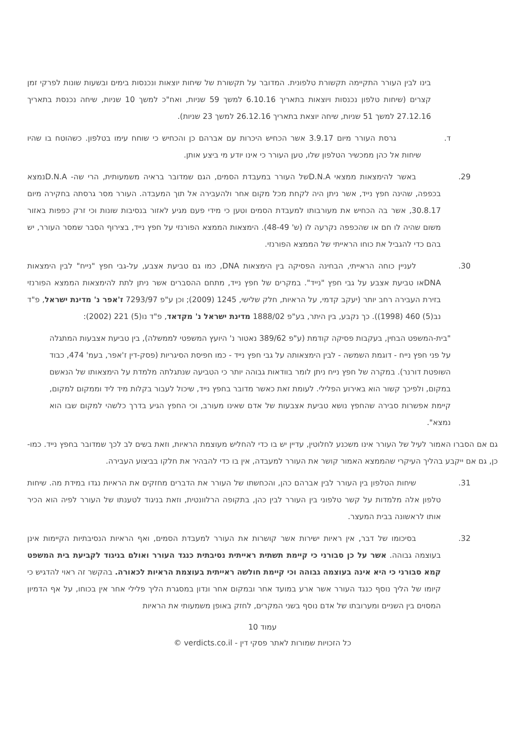בינו לבין העורר התקיימה תקשורת טלפונית. המדובר על תקשורת של שיחות יוצאות ונכנסות בימים ובשעות שונות לפרקי זמן קצרים (שיחות טלפון נכנסות ויוצאות בתאריך 6.10.16 למשך 59 שניות, ואח"כ למשך 10 שניות, שיחה נכנסת בתאריך 27.12.16 למשך 51 שניות, שיחה יוצאת בתאריך 26.12.16 למשך 23 שניות).
ד. גרסת העורר מיום 3.9.17 אשר הכחיש היכרות עם אברהם כן והכחיש כי שוחח עימו בטלפון. כשהוטח בו שהיו שיחות אל כהן ממכשיר הטלפון שלו, טען העורר כי אינו יודע מי ביצע אותן.
29. באשר להימצאות ממצאי D.N.Aשל העורר במעבדת הסמים, הגם שמדובר בראיה משמעותית, הרי שה- D.N.Aנמצא בכפפה, שהינה חפץ נייד, אשר ניתן היה לקחת מכל מקום אחר ולהעבירה אל תוך המעבדה. העורר מסר גרסתה בחקירה מיום 30.8.17, אשר בה הכחיש את מעורבותו למעבדת הסמים וטען כי מידי פעם מגיע לאזור בנסיבות שונות וכי זרק כפפות באזור משום שהיה לו חם או שהכפפה נקרעה לו (ש' 48-49). הימצאות הממצא הפורנזי על חפץ נייד, בצירוף הסבר שמסר העורר, יש בהם כדי להגביל את כוחו הראייתי של הממצא הפורנזי.
30. לעניין כוחה הראייתי, הבחינה הפסיקה בין הימצאות DNA, כמו גם טביעת אצבע, על-גבי חפץ "נייח" לבין הימצאות DNAאו טביעת אצבע על גבי חפץ "נייד". במקרים של חפץ נייד, מתחם ההסברים אשר ניתן לתת להימצאות הממצא הפורנזי בזירת העבירה רחב יותר (יעקב קדמי, על הראיות, חלק שלישי, 1245 (2009); וכן ע"פ 7293/97 ז'אפר נ' מדינת ישראל, פ"ד נב(5) 460 (1998)). כך נקבע, בין היתר, בע"פ 1888/02 מדינת ישראל נ' מקדאד, פ"ד נו(5) 221 (2002):
"בית-המשפט הבחין, בעקבות פסיקה קודמת (ע"פ 389/62 נאטור נ' היועץ המשפטי לממשלה), בין טביעת אצבעות המתגלה על פני חפץ נייח - דוגמת השמשה - לבין הימצאותה על גבי חפץ נייד - כמו חפיסת הסיגריות (פסק-דין ז'אפר, בעמ' 474, כבוד השופטת דורנר). במקרה של חפץ נייח ניתן לומר בוודאות גבוהה יותר כי הטביעה שנתגלתה מלמדת על הימצאותו של הנאשם במקום, ולפיכך קשור הוא באירוע הפלילי. לעומת זאת כאשר מדובר בחפץ נייד, שיכול לעבור בקלות מיד ליד וממקום למקום, קיימת אפשרות סבירה שהחפץ נושא טביעת אצבעות של אדם שאינו מעורב, וכי החפץ הגיע בדרך כלשהי למקום שבו הוא נמצא".
גם אם הסברו האמור לעיל של העורר אינו משכנע לחלוטין, עדיין יש בו כדי להחליש מעוצמת הראיות, וזאת בשים לב לכך שמדובר בחפץ נייד. כמו-כן, גם אם ייקבע בהליך העיקרי שהממצא האמור קושר את העורר למעבדה, אין בו כדי להבהיר את חלקו בביצוע העבירה.
31. שיחות הטלפון בין העורר לבין אברהם כהן, והכחשתו של העורר את הדברים מחזקים את הראיות נגדו במידת מה. שיחות טלפון אלה מלמדות על קשר טלפוני בין העורר לבין כהן, בתקופה הרלוונטית, וזאת בניגוד לטענתו של העורר לפיה הוא הכיר אותו לראשונה בבית המעצר.
32. בסיכומו של דבר, אין ראיות ישירות אשר קושרות את העורר למעבדת הסמים, ואף הראיות הנסיבתיות הקיימות אינן בעוצמה גבוהה. אשר על כן סבורני כי קיימת תשתית ראייתית נסיבתית כנגד העורר ואולם בניגוד לקביעת בית המשפט קמא סבורני כי היא אינה בעוצמה גבוהה וכי קיימת חולשה ראייתית בעוצמת הראיות לכאורה. בהקשר זה ראוי להדגיש כי קיומו של הליך נוסף כנגד העורר אשר ארע במועד אחר ובמקום אחר ונדון במסגרת הליך פלילי אחר אין בכוחו, על אף הדמיון המסוים בין השניים ומערובתו של אדם נוסף בשני המקרים, לחזק באופן משמעותי את הראיות
עמוד 10
כל הזכויות שמורות לאתר פסקי דין - verdicts.co.il ©